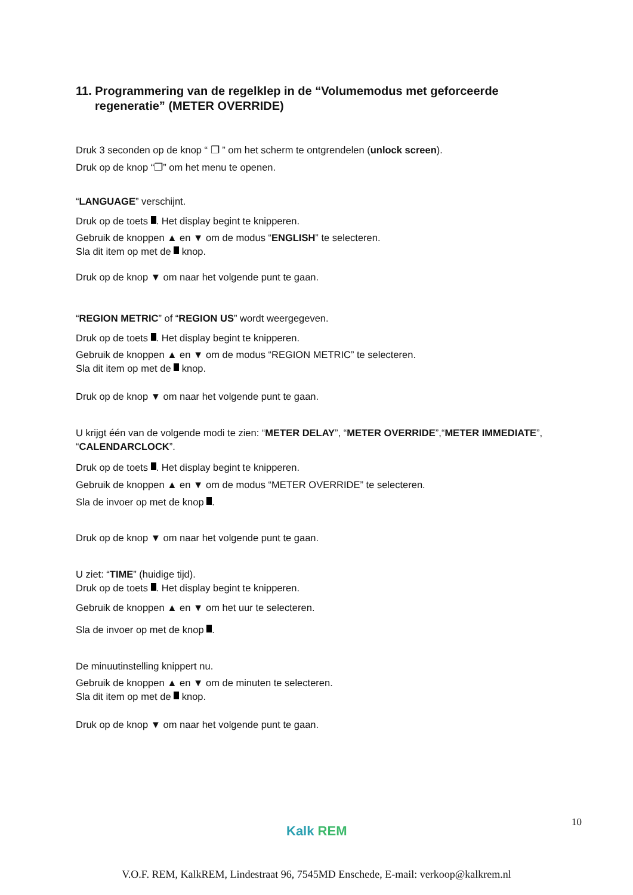11. Programmering van de regelklep in de “Volumemodus met geforceerde regeneratie” (METER OVERRIDE)
Druk 3 seconden op de knop “ ❐ ” om het scherm te ontgrendelen (unlock screen).
Druk op de knop “❐” om het menu te openen.
“LANGUAGE” verschijnt.
Druk op de toets . Het display begint te knipperen.
Gebruik de knoppen ▲ en ▼ om de modus “ENGLISH” te selecteren.
Sla dit item op met de knop.
Druk op de knop ▼ om naar het volgende punt te gaan.
“REGION METRIC” of “REGION US” wordt weergegeven.
Druk op de toets . Het display begint te knipperen.
Gebruik de knoppen ▲ en ▼ om de modus “REGION METRIC” te selecteren.
Sla dit item op met de knop.
Druk op de knop ▼ om naar het volgende punt te gaan.
U krijgt één van de volgende modi te zien: “METER DELAY”, “METER OVERRIDE”,“METER IMMEDIATE”, “CALENDARCLOCK”.
Druk op de toets . Het display begint te knipperen.
Gebruik de knoppen ▲ en ▼ om de modus “METER OVERRIDE” te selecteren.
Sla de invoer op met de knop .
Druk op de knop ▼ om naar het volgende punt te gaan.
U ziet: “TIME” (huidige tijd).
Druk op de toets . Het display begint te knipperen.
Gebruik de knoppen ▲ en ▼ om het uur te selecteren.
Sla de invoer op met de knop .
De minuutinstelling knippert nu.
Gebruik de knoppen ▲ en ▼ om de minuten te selecteren.
Sla dit item op met de knop.
Druk op de knop ▼ om naar het volgende punt te gaan.
10
Kalk REM
V.O.F. REM, KalkREM, Lindestraat 96, 7545MD Enschede, E-mail: verkoop@kalkrem.nl